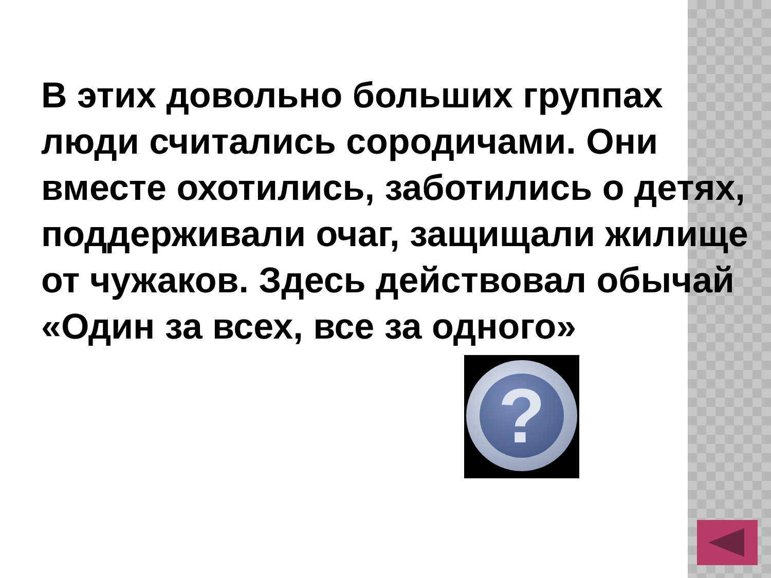В этих довольно больших группах люди считались сородичами. Они вместе охотились, заботились о детях, поддерживали очаг, защищали жилище от чужаков. Здесь действовал обычай «Один за всех, все за одного»
?